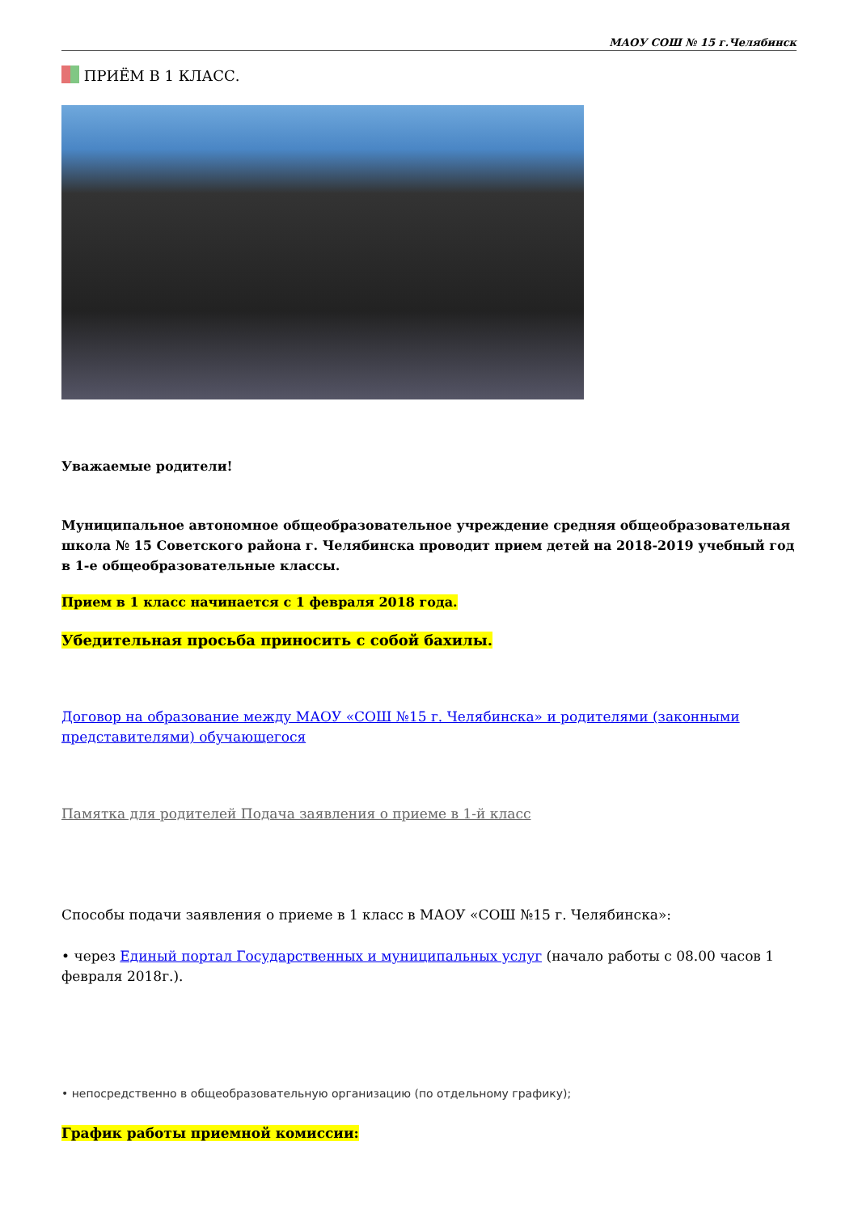МАОУ СОШ № 15 г.Челябинск
ПРИЁМ В 1 КЛАСС.
Уважаемые родители!
Муниципальное автономное общеобразовательное учреждение средняя общеобразовательная школа № 15 Советского района г. Челябинска проводит прием детей на 2018-2019 учебный год в 1-е общеобразовательные классы.
Прием в 1 класс начинается с 1 февраля 2018 года.
Убедительная просьба приносить с собой бахилы.
Договор на образование между МАОУ «СОШ №15 г. Челябинска» и родителями (законными представителями) обучающегося
Памятка для родителей Подача заявления о приеме в 1-й класс
Способы подачи заявления о приеме в 1 класс в МАОУ «СОШ №15 г. Челябинска»:
• через Единый портал Государственных и муниципальных услуг (начало работы с 08.00 часов 1 февраля 2018г.).
• непосредственно в общеобразовательную организацию (по отдельному графику);
График работы приемной комиссии: